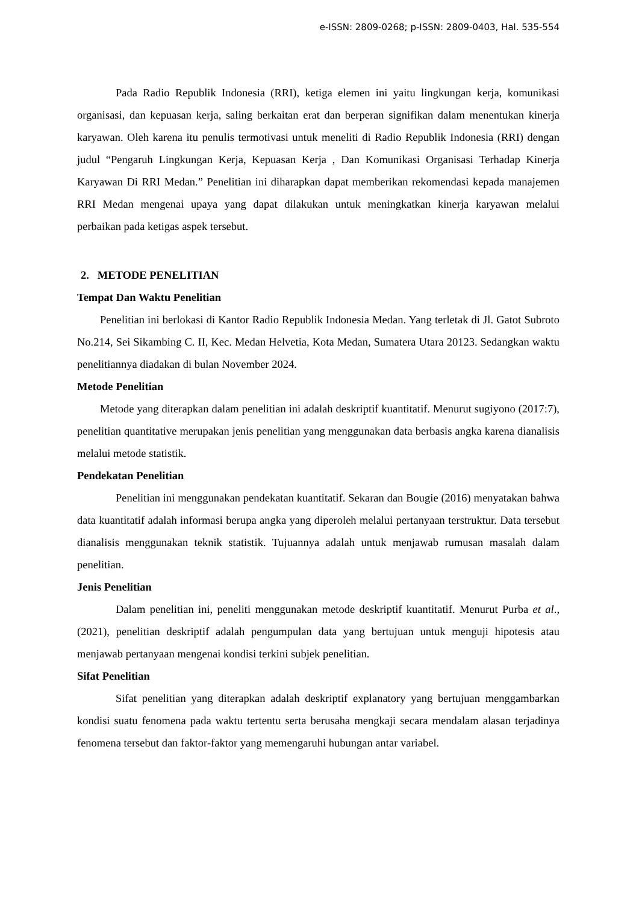e-ISSN: 2809-0268; p-ISSN: 2809-0403, Hal. 535-554
Pada Radio Republik Indonesia (RRI), ketiga elemen ini yaitu lingkungan kerja, komunikasi organisasi, dan kepuasan kerja, saling berkaitan erat dan berperan signifikan dalam menentukan kinerja karyawan. Oleh karena itu penulis termotivasi untuk meneliti di Radio Republik Indonesia (RRI) dengan judul “Pengaruh Lingkungan Kerja, Kepuasan Kerja , Dan Komunikasi Organisasi Terhadap Kinerja Karyawan Di RRI Medan.” Penelitian ini diharapkan dapat memberikan rekomendasi kepada manajemen RRI Medan mengenai upaya yang dapat dilakukan untuk meningkatkan kinerja karyawan melalui perbaikan pada ketigas aspek tersebut.
2. METODE PENELITIAN
Tempat Dan Waktu Penelitian
Penelitian ini berlokasi di Kantor Radio Republik Indonesia Medan. Yang terletak di Jl. Gatot Subroto No.214, Sei Sikambing C. II, Kec. Medan Helvetia, Kota Medan, Sumatera Utara 20123. Sedangkan waktu penelitiannya diadakan di bulan November 2024.
Metode Penelitian
Metode yang diterapkan dalam penelitian ini adalah deskriptif kuantitatif. Menurut sugiyono (2017:7), penelitian quantitative merupakan jenis penelitian yang menggunakan data berbasis angka karena dianalisis melalui metode statistik.
Pendekatan Penelitian
Penelitian ini menggunakan pendekatan kuantitatif. Sekaran dan Bougie (2016) menyatakan bahwa data kuantitatif adalah informasi berupa angka yang diperoleh melalui pertanyaan terstruktur. Data tersebut dianalisis menggunakan teknik statistik. Tujuannya adalah untuk menjawab rumusan masalah dalam penelitian.
Jenis Penelitian
Dalam penelitian ini, peneliti menggunakan metode deskriptif kuantitatif. Menurut Purba et al., (2021), penelitian deskriptif adalah pengumpulan data yang bertujuan untuk menguji hipotesis atau menjawab pertanyaan mengenai kondisi terkini subjek penelitian.
Sifat Penelitian
Sifat penelitian yang diterapkan adalah deskriptif explanatory yang bertujuan menggambarkan kondisi suatu fenomena pada waktu tertentu serta berusaha mengkaji secara mendalam alasan terjadinya fenomena tersebut dan faktor-faktor yang memengaruhi hubungan antar variabel.